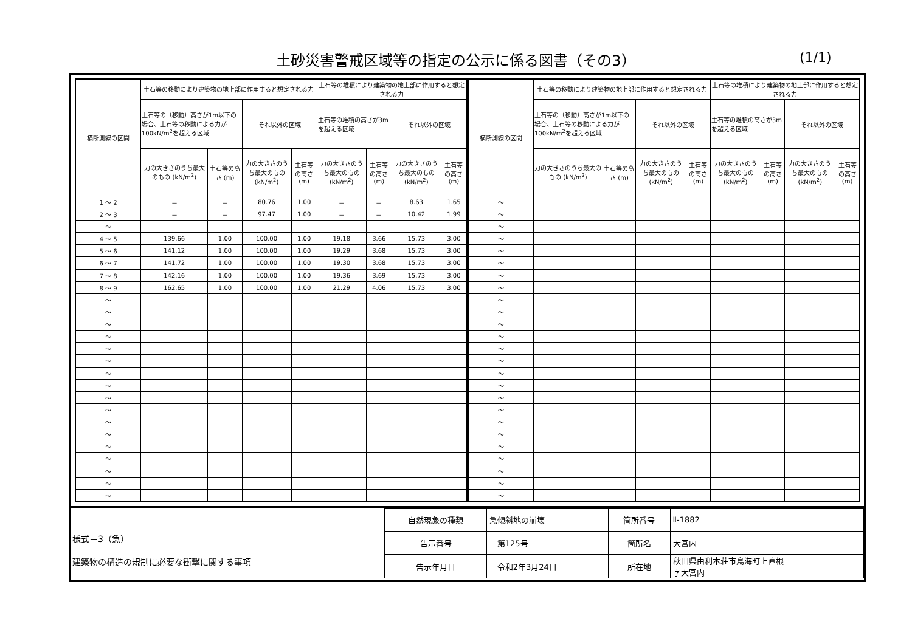土砂災害警戒区域等の指定の公示に係る図書（その3） (1/1)
| 横断測線の区間 | 土石等の移動により建築物の地上部に作用すると想定される力 | | | | 土石等の堆積により建築物の地上部に作用すると想定される力 | | | |
| --- | --- | --- | --- | --- | --- | --- | --- | --- |
| | 土石等の（移動）高さが1m以下の場合、土石等の移動による力が100kN/m<sup>2</sup>を超える区域 | | それ以外の区域 | | 土石等の堆積の高さが3mを超える区域 | | それ以外の区域 | |
| | 力の大きさのうち最大のもの (kN/m<sup>2</sup>) | 土石等の高さ (m) | 力の大きさのうち最大のもの (kN/m<sup>2</sup>) | 土石等の高さ (m) | 力の大きさのうち最大のもの (kN/m<sup>2</sup>) | 土石等の高さ (m) | 力の大きさのうち最大のもの (kN/m<sup>2</sup>) | 土石等の高さ (m) |
| 1 ～ 2 | － | － | 80.76 | 1.00 | － | － | 8.63 | 1.65 |
| 2 ～ 3 | － | － | 97.47 | 1.00 | － | － | 10.42 | 1.99 |
| ～ | | | | | | | | |
| 4 ～ 5 | 139.66 | 1.00 | 100.00 | 1.00 | 19.18 | 3.66 | 15.73 | 3.00 |
| 5 ～ 6 | 141.12 | 1.00 | 100.00 | 1.00 | 19.29 | 3.68 | 15.73 | 3.00 |
| 6 ～ 7 | 141.72 | 1.00 | 100.00 | 1.00 | 19.30 | 3.68 | 15.73 | 3.00 |
| 7 ～ 8 | 142.16 | 1.00 | 100.00 | 1.00 | 19.36 | 3.69 | 15.73 | 3.00 |
| 8 ～ 9 | 162.65 | 1.00 | 100.00 | 1.00 | 21.29 | 4.06 | 15.73 | 3.00 |
| ～ | | | | | | | | |
| ～ | | | | | | | | |
| ～ | | | | | | | | |
| ～ | | | | | | | | |
| ～ | | | | | | | | |
| ～ | | | | | | | | |
| ～ | | | | | | | | |
| ～ | | | | | | | | |
| ～ | | | | | | | | |
| ～ | | | | | | | | |
| ～ | | | | | | | | |
| ～ | | | | | | | | |
| ～ | | | | | | | | |
| ～ | | | | | | | | |
| ～ | | | | | | | | |
| ～ | | | | | | | | |
| ～ | | | | | | | | |
| 横断測線の区間 | 土石等の移動により建築物の地上部に作用すると想定される力 | | | | 土石等の堆積により建築物の地上部に作用すると想定される力 | | | |
| --- | --- | --- | --- | --- | --- | --- | --- | --- |
| | 土石等の（移動）高さが1m以下の場合、土石等の移動による力が100kN/m<sup>2</sup>を超える区域 | | それ以外の区域 | | 土石等の堆積の高さが3mを超える区域 | | それ以外の区域 | |
| | 力の大きさのうち最大のもの (kN/m<sup>2</sup>) | 土石等の高さ (m) | 力の大きさのうち最大のもの (kN/m<sup>2</sup>) | 土石等の高さ (m) | 力の大きさのうち最大のもの (kN/m<sup>2</sup>) | 土石等の高さ (m) | 力の大きさのうち最大のもの (kN/m<sup>2</sup>) | 土石等の高さ (m) |
| ～ | | | | | | | | |
| ～ | | | | | | | | |
| ～ | | | | | | | | |
| ～ | | | | | | | | |
| ～ | | | | | | | | |
| ～ | | | | | | | | |
| ～ | | | | | | | | |
| ～ | | | | | | | | |
| ～ | | | | | | | | |
| ～ | | | | | | | | |
| ～ | | | | | | | | |
| ～ | | | | | | | | |
| ～ | | | | | | | | |
| ～ | | | | | | | | |
| ～ | | | | | | | | |
| ～ | | | | | | | | |
| ～ | | | | | | | | |
| ～ | | | | | | | | |
| ～ | | | | | | | | |
| ～ | | | | | | | | |
| ～ | | | | | | | | |
| ～ | | | | | | | | |
| ～ | | | | | | | | |
| ～ | | | | | | | | |
| ～ | | | | | | | | |
様式－3（急）
建築物の構造の規制に必要な衝撃に関する事項
| 自然現象の種類 | 急傾斜地の崩壊 | 箇所番号 | Ⅱ-1882 |
| 告示番号 | 第125号 | 箇所名 | 大宮内 |
| 告示年月日 | 令和2年3月24日 | 所在地 | 秋田県由利本荘市鳥海町上直根 字大宮内 |